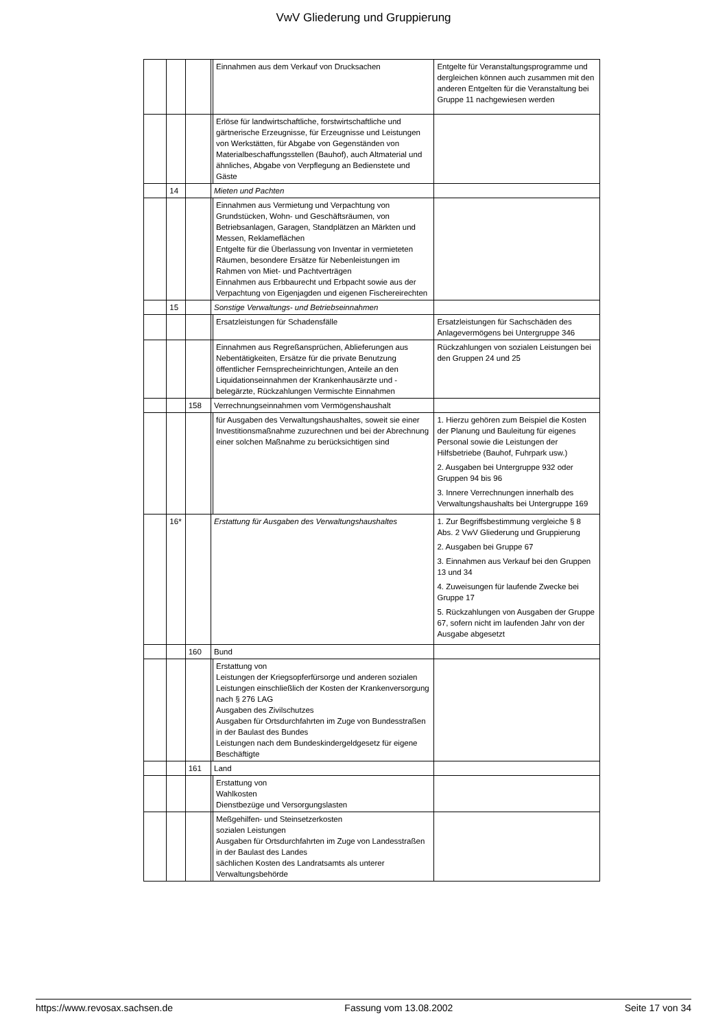VwV Gliederung und Gruppierung
| | | | | Einnahmen aus dem Verkauf von Drucksachen | Entgelte für Veranstaltungsprogramme und dergleichen können auch zusammen mit den anderen Entgelten für die Veranstaltung bei Gruppe 11 nachgewiesen werden |
| | | | | Erlöse für landwirtschaftliche, forstwirtschaftliche und gärtnerische Erzeugnisse, für Erzeugnisse und Leistungen von Werkstätten, für Abgabe von Gegenständen von Materialbeschaffungsstellen (Bauhof), auch Altmaterial und ähnliches, Abgabe von Verpflegung an Bedienstete und Gäste | |
| | 14 | | Mieten und Pachten | | |
| | | | | Einnahmen aus Vermietung und Verpachtung von Grundstücken, Wohn- und Geschäftsräumen, von Betriebsanlagen, Garagen, Standplätzen an Märkten und Messen, Reklameflächen Entgelte für die Überlassung von Inventar in vermieteten Räumen, besondere Ersätze für Nebenleistungen im Rahmen von Miet- und Pachtverträgen Einnahmen aus Erbbaurecht und Erbpacht sowie aus der Verpachtung von Eigenjagden und eigenen Fischereirechten | |
| | 15 | | Sonstige Verwaltungs- und Betriebseinnahmen | | |
| | | | | Ersatzleistungen für Schadensfälle | Ersatzleistungen für Sachschäden des Anlagevermögens bei Untergruppe 346 |
| | | | | Einnahmen aus Regreßansprüchen, Ablieferungen aus Nebentätigkeiten, Ersätze für die private Benutzung öffentlicher Fernsprecheinrichtungen, Anteile an den Liquidationseinnahmen der Krankenhausärzte und -belegärzte, Rückzahlungen Vermischte Einnahmen | Rückzahlungen von sozialen Leistungen bei den Gruppen 24 und 25 |
| | | 158 | Verrechnungseinnahmen vom Vermögenshaushalt | | |
| | | | | für Ausgaben des Verwaltungshaushaltes, soweit sie einer Investitionsmaßnahme zuzurechnen und bei der Abrechnung einer solchen Maßnahme zu berücksichtigen sind | 1. Hierzu gehören zum Beispiel die Kosten der Planung und Bauleitung für eigenes Personal sowie die Leistungen der Hilfsbetriebe (Bauhof, Fuhrpark usw.) 2. Ausgaben bei Untergruppe 932 oder Gruppen 94 bis 96 3. Innere Verrechnungen innerhalb des Verwaltungshaushalts bei Untergruppe 169 |
| | 16* | | Erstattung für Ausgaben des Verwaltungshaushaltes | | 1. Zur Begriffsbestimmung vergleiche § 8 Abs. 2 VwV Gliederung und Gruppierung 2. Ausgaben bei Gruppe 67 3. Einnahmen aus Verkauf bei den Gruppen 13 und 34 4. Zuweisungen für laufende Zwecke bei Gruppe 17 5. Rückzahlungen von Ausgaben der Gruppe 67, sofern nicht im laufenden Jahr von der Ausgabe abgesetzt |
| | | 160 | Bund | | |
| | | | | Erstattung von Leistungen der Kriegsopferfürsorge und anderen sozialen Leistungen einschließlich der Kosten der Krankenversorgung nach § 276 LAG Ausgaben des Zivilschutzes Ausgaben für Ortsdurchfahrten im Zuge von Bundesstraßen in der Baulast des Bundes Leistungen nach dem Bundeskindergeldgesetz für eigene Beschäftigte | |
| | | 161 | Land | | |
| | | | | Erstattung von Wahlkosten Dienstbezüge und Versorgungslasten | |
| | | | | Meßgehilfen- und Steinsetzerkosten sozialen Leistungen Ausgaben für Ortsdurchfahrten im Zuge von Landesstraßen in der Baulast des Landes sächlichen Kosten des Landratsamts als unterer Verwaltungsbehörde | |
https://www.revosax.sachsen.de Fassung vom 13.08.2002 Seite 17 von 34